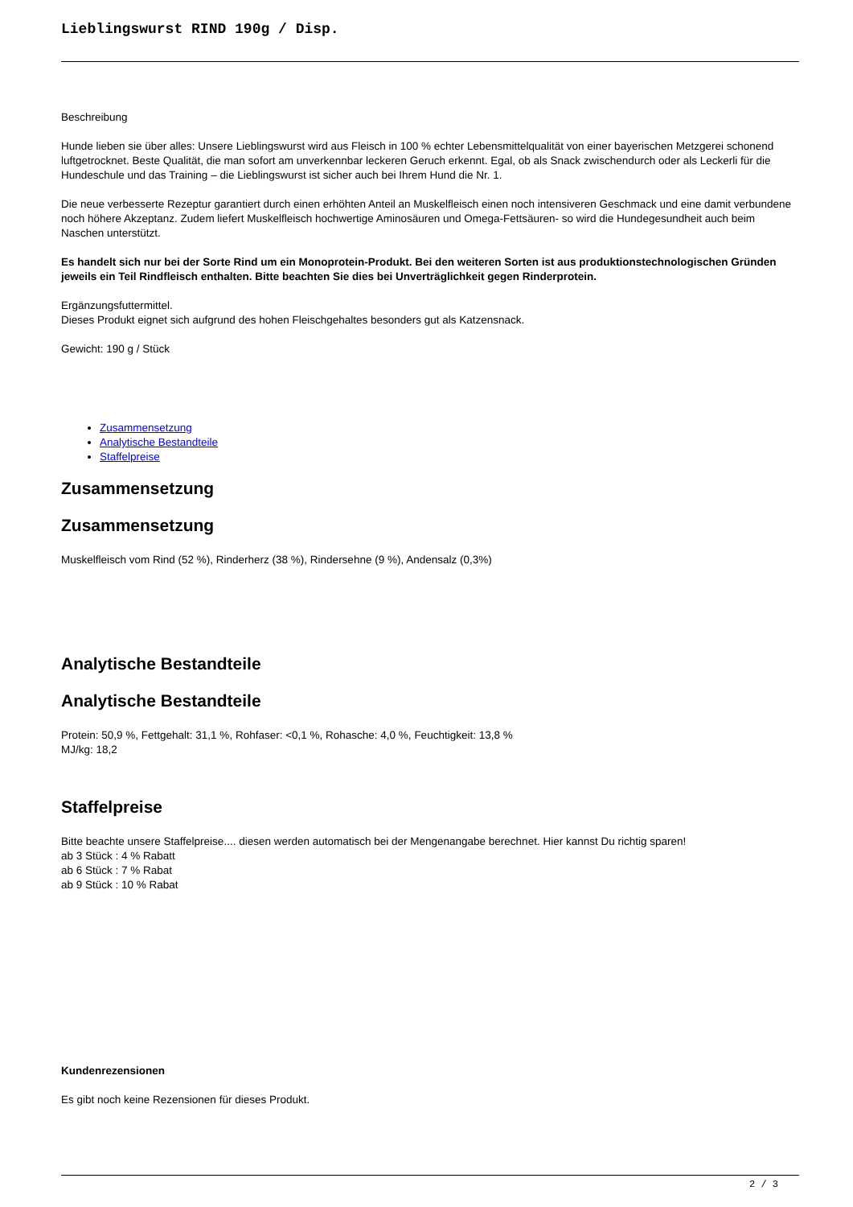Lieblingswurst RIND 190g / Disp.
Beschreibung
Hunde lieben sie über alles: Unsere Lieblingswurst wird aus Fleisch in 100 % echter Lebensmittelqualität von einer bayerischen Metzgerei schonend luftgetrocknet. Beste Qualität, die man sofort am unverkennbar leckeren Geruch erkennt. Egal, ob als Snack zwischendurch oder als Leckerli für die Hundeschule und das Training – die Lieblingswurst ist sicher auch bei Ihrem Hund die Nr. 1.
Die neue verbesserte Rezeptur garantiert durch einen erhöhten Anteil an Muskelfleisch einen noch intensiveren Geschmack und eine damit verbundene noch höhere Akzeptanz. Zudem liefert Muskelfleisch hochwertige Aminosäuren und Omega-Fettsäuren- so wird die Hundegesundheit auch beim Naschen unterstützt.
Es handelt sich nur bei der Sorte Rind um ein Monoprotein-Produkt. Bei den weiteren Sorten ist aus produktionstechnologischen Gründen jeweils ein Teil Rindfleisch enthalten. Bitte beachten Sie dies bei Unverträglichkeit gegen Rinderprotein.
Ergänzungsfuttermittel.
Dieses Produkt eignet sich aufgrund des hohen Fleischgehaltes besonders gut als Katzensnack.
Gewicht: 190 g / Stück
Zusammensetzung
Analytische Bestandteile
Staffelpreise
Zusammensetzung
Zusammensetzung
Muskelfleisch vom Rind (52 %), Rinderherz (38 %), Rindersehne (9 %), Andensalz (0,3%)
Analytische Bestandteile
Analytische Bestandteile
Protein: 50,9 %, Fettgehalt: 31,1 %, Rohfaser: <0,1 %, Rohasche: 4,0 %, Feuchtigkeit: 13,8 %
MJ/kg: 18,2
Staffelpreise
Bitte beachte unsere Staffelpreise.... diesen werden automatisch bei der Mengenangabe berechnet. Hier kannst Du richtig sparen!
ab 3 Stück : 4 % Rabatt
ab 6 Stück : 7 % Rabat
ab 9 Stück : 10 % Rabat
Kundenrezensionen
Es gibt noch keine Rezensionen für dieses Produkt.
2 / 3